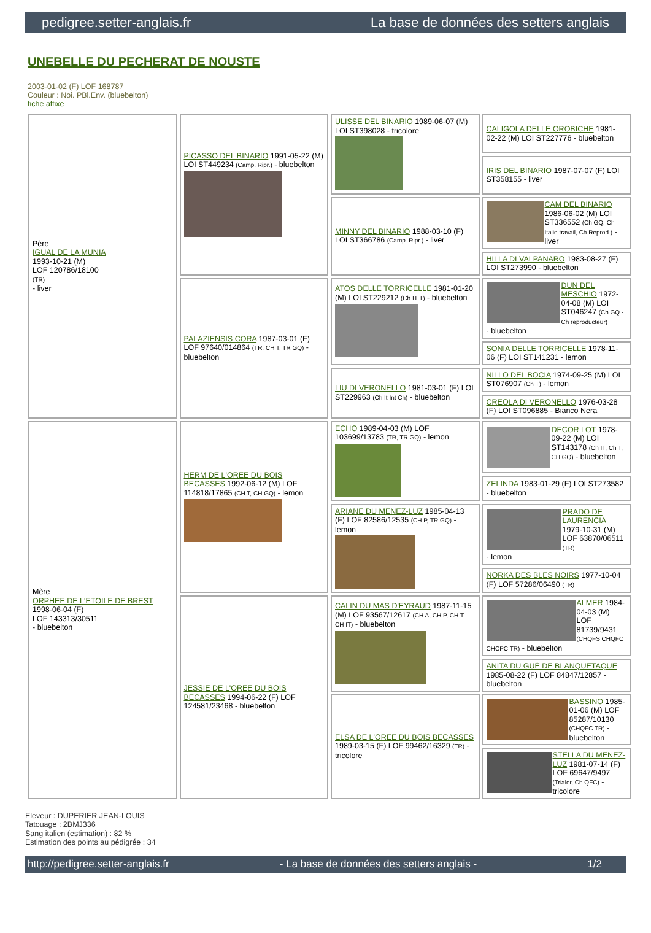pedigree.setter-anglais.fr La base de données des setters anglais
UNEBELLE DU PECHERAT DE NOUSTE
2003-01-02 (F) LOF 168787
Couleur : Noi. PBl.Env. (bluebelton)
fiche affixe
| Père IGUAL DE LA MUNIA 1993-10-21 (M) LOF 120786/18100 (TR) - liver | PICASSO DEL BINARIO 1991-05-22 (M) LOI ST449234 (Camp. Ripr.) - bluebelton | ULISSE DEL BINARIO 1989-06-07 (M) LOI ST398028 - tricolore | CALIGOLA DELLE OROBICHE 1981-02-22 (M) LOI ST227776 - bluebelton |
| | | | IRIS DEL BINARIO 1987-07-07 (F) LOI ST358155 - liver |
| | | MINNY DEL BINARIO 1988-03-10 (F) LOI ST366786 (Camp. Ripr.) - liver | CAM DEL BINARIO 1986-06-02 (M) LOI ST336552 (Ch GQ, Ch Italie travail, Ch Reprod.) - liver |
| | | | HILLA DI VALPANARO 1983-08-27 (F) LOI ST273990 - bluebelton |
| | PALAZIENSIS CORA 1987-03-01 (F) LOF 97640/014864 (TR, CH T, TR GQ) - bluebelton | ATOS DELLE TORRICELLE 1981-01-20 (M) LOI ST229212 (Ch IT T) - bluebelton | DUN DEL MESCHIO 1972-04-08 (M) LOI ST046247 (Ch GQ - Ch reproducteur) - bluebelton |
| | | | SONIA DELLE TORRICELLE 1978-11-06 (F) LOI ST141231 - lemon |
| | | LIU DI VERONELLO 1981-03-01 (F) LOI ST229963 (Ch It Int Ch) - bluebelton | NILLO DEL BOCIA 1974-09-25 (M) LOI ST076907 (Ch T) - lemon |
| | | | CREOLA DI VERONELLO 1976-03-28 (F) LOI ST096885 - Bianco Nera |
| Mère ORPHEE DE L'ETOILE DE BREST 1998-06-04 (F) LOF 143313/30511 - bluebelton | HERM DE L'OREE DU BOIS BECASSES 1992-06-12 (M) LOF 114818/17865 (CH T, CH GQ) - lemon | ECHO 1989-04-03 (M) LOF 103699/13783 (TR, TR GQ) - lemon | DECOR LOT 1978-09-22 (M) LOI ST143178 (Ch IT, Ch T, CH GQ) - bluebelton |
| | | | ZELINDA 1983-01-29 (F) LOI ST273582 - bluebelton |
| | | ARIANE DU MENEZ-LUZ 1985-04-13 (F) LOF 82586/12535 (CH P, TR GQ) - lemon | PRADO DE LAURENCIA 1979-10-31 (M) LOF 63870/06511 (TR) - lemon |
| | | | NORKA DES BLES NOIRS 1977-10-04 (F) LOF 57286/06490 (TR) |
| | JESSIE DE L'OREE DU BOIS BECASSES 1994-06-22 (F) LOF 124581/23468 - bluebelton | CALIN DU MAS D'EYRAUD 1987-11-15 (M) LOF 93567/12617 (CH A, CH P, CH T, CH IT) - bluebelton | ALMER 1984-04-03 (M) LOF 81739/9431 (CHQFS CHQFC CHCPC TR) - bluebelton |
| | | | ANITA DU GUÉ DE BLANQUETAQUE 1985-08-22 (F) LOF 84847/12857 - bluebelton |
| | | ELSA DE L'OREE DU BOIS BECASSES 1989-03-15 (F) LOF 99462/16329 (TR) - tricolore | BASSINO 1985-01-06 (M) LOF 85287/10130 (CHQFC TR) - bluebelton |
| | | | STELLA DU MENEZ-LUZ 1981-07-14 (F) LOF 69647/9497 (Trialer, Ch QFC) - tricolore |
Eleveur : DUPERIER JEAN-LOUIS
Tatouage : 2BMJ336
Sang italien (estimation) : 82 %
Estimation des points au pédigrée : 34
http://pedigree.setter-anglais.fr - La base de données des setters anglais - 1/2